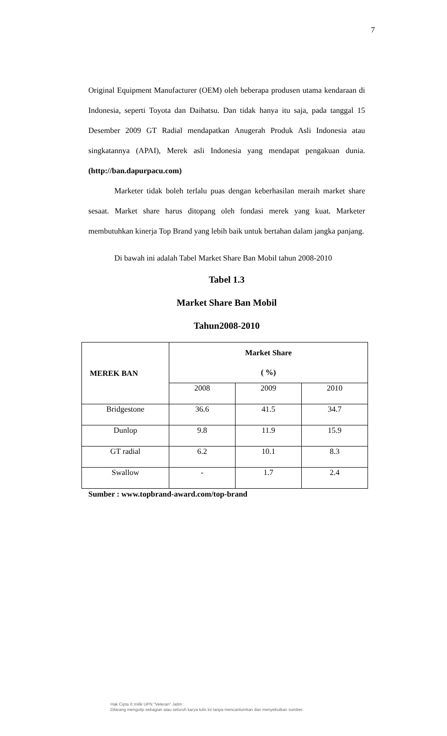7
Original Equipment Manufacturer (OEM) oleh beberapa produsen utama kendaraan di Indonesia, seperti Toyota dan Daihatsu. Dan tidak hanya itu saja, pada tanggal 15 Desember 2009 GT Radial mendapatkan Anugerah Produk Asli Indonesia atau singkatannya (APAI), Merek asli Indonesia yang mendapat pengakuan dunia.(http://ban.dapurpacu.com)
Marketer tidak boleh terlalu puas dengan keberhasilan meraih market share sesaat. Market share harus ditopang oleh fondasi merek yang kuat. Marketer membutuhkan kinerja Top Brand yang lebih baik untuk bertahan dalam jangka panjang.
Di bawah ini adalah Tabel Market Share Ban Mobil tahun 2008-2010
Tabel 1.3
Market Share Ban Mobil
Tahun2008-2010
| MEREK BAN | Market Share ( %) | | |
| --- | --- | --- | --- |
| | 2008 | 2009 | 2010 |
| Bridgestone | 36.6 | 41.5 | 34.7 |
| Dunlop | 9.8 | 11.9 | 15.9 |
| GT radial | 6.2 | 10.1 | 8.3 |
| Swallow | - | 1.7 | 2.4 |
Sumber : www.topbrand-award.com/top-brand
Hak Cipta © milik UPN "Veteran" Jatim :
Dilarang mengutip sebagian atau seluruh karya tulis ini tanpa mencantumkan dan menyebutkan sumber.